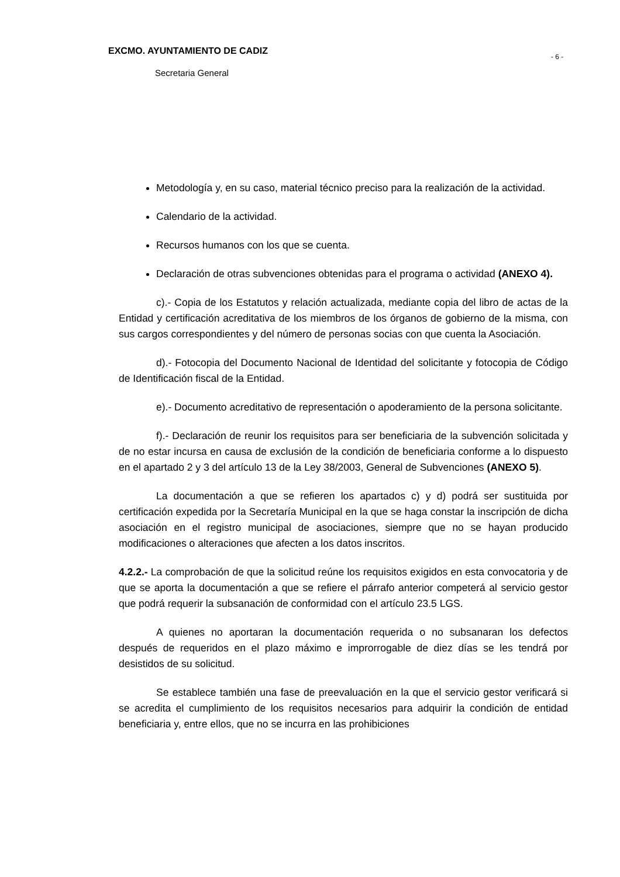EXCMO. AYUNTAMIENTO DE CADIZ
Secretaria General
- 6 -
Metodología y, en su caso, material técnico preciso para la realización de la actividad.
Calendario de la actividad.
Recursos humanos con los que se cuenta.
Declaración de otras subvenciones obtenidas para el programa o actividad (ANEXO 4).
c).- Copia de los Estatutos y relación actualizada, mediante copia del libro de actas de la Entidad y certificación acreditativa de los miembros de los órganos de gobierno de la misma, con sus cargos correspondientes y del número de personas socias con que cuenta la Asociación.
d).- Fotocopia del Documento Nacional de Identidad del solicitante y fotocopia de Código de Identificación fiscal de la Entidad.
e).- Documento acreditativo de representación o apoderamiento de la persona solicitante.
f).- Declaración de reunir los requisitos para ser beneficiaria de la subvención solicitada y de no estar incursa en causa de exclusión de la condición de beneficiaria conforme a lo dispuesto en el apartado 2 y 3 del artículo 13 de la Ley 38/2003, General de Subvenciones (ANEXO 5).
La documentación a que se refieren los apartados c) y d) podrá ser sustituida por certificación expedida por la Secretaría Municipal en la que se haga constar la inscripción de dicha asociación en el registro municipal de asociaciones, siempre que no se hayan producido modificaciones o alteraciones que afecten a los datos inscritos.
4.2.2.- La comprobación de que la solicitud reúne los requisitos exigidos en esta convocatoria y de que se aporta la documentación a que se refiere el párrafo anterior competerá al servicio gestor que podrá requerir la subsanación de conformidad con el artículo 23.5 LGS.
A quienes no aportaran la documentación requerida o no subsanaran los defectos después de requeridos en el plazo máximo e improrrogable de diez días se les tendrá por desistidos de su solicitud.
Se establece también una fase de preevaluación en la que el servicio gestor verificará si se acredita el cumplimiento de los requisitos necesarios para adquirir la condición de entidad beneficiaria y, entre ellos, que no se incurra en las prohibiciones